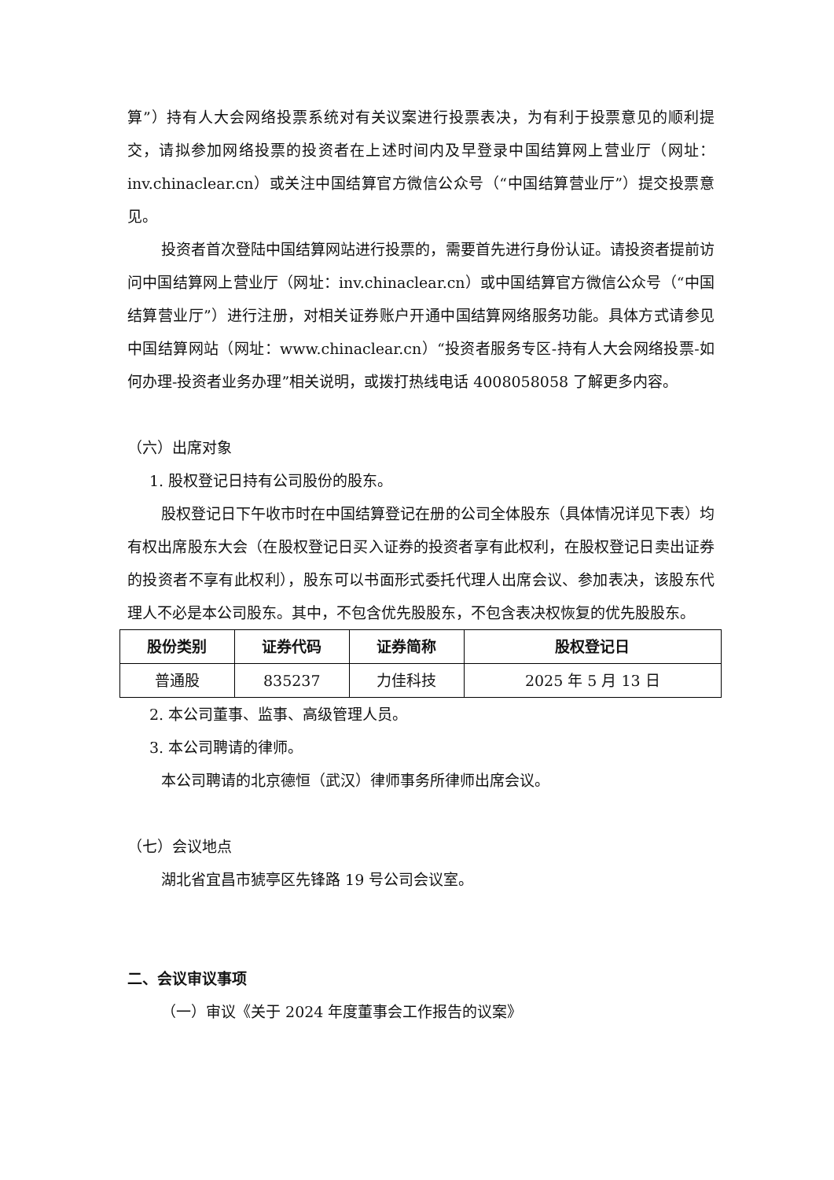算”）持有人大会网络投票系统对有关议案进行投票表决，为有利于投票意见的顺利提交，请拟参加网络投票的投资者在上述时间内及早登录中国结算网上营业厅（网址：inv.chinaclear.cn）或关注中国结算官方微信公众号（“中国结算营业厅”）提交投票意见。
投资者首次登陆中国结算网站进行投票的，需要首先进行身份认证。请投资者提前访问中国结算网上营业厅（网址：inv.chinaclear.cn）或中国结算官方微信公众号（“中国结算营业厅”）进行注册，对相关证券账户开通中国结算网络服务功能。具体方式请参见中国结算网站（网址：www.chinaclear.cn）“投资者服务专区-持有人大会网络投票-如何办理-投资者业务办理”相关说明，或拨打热线电话 4008058058 了解更多内容。
（六）出席对象
1. 股权登记日持有公司股份的股东。
股权登记日下午收市时在中国结算登记在册的公司全体股东（具体情况详见下表）均有权出席股东大会（在股权登记日买入证券的投资者享有此权利，在股权登记日卖出证券的投资者不享有此权利），股东可以书面形式委托代理人出席会议、参加表决，该股东代理人不必是本公司股东。其中，不包含优先股股东，不包含表决权恢复的优先股股东。
| 股份类别 | 证券代码 | 证券简称 | 股权登记日 |
| --- | --- | --- | --- |
| 普通股 | 835237 | 力佳科技 | 2025 年 5 月 13 日 |
2. 本公司董事、监事、高级管理人员。
3. 本公司聘请的律师。
本公司聘请的北京德恒（武汉）律师事务所律师出席会议。
（七）会议地点
湖北省宜昌市猇亭区先锋路 19 号公司会议室。
二、会议审议事项
（一）审议《关于 2024 年度董事会工作报告的议案》